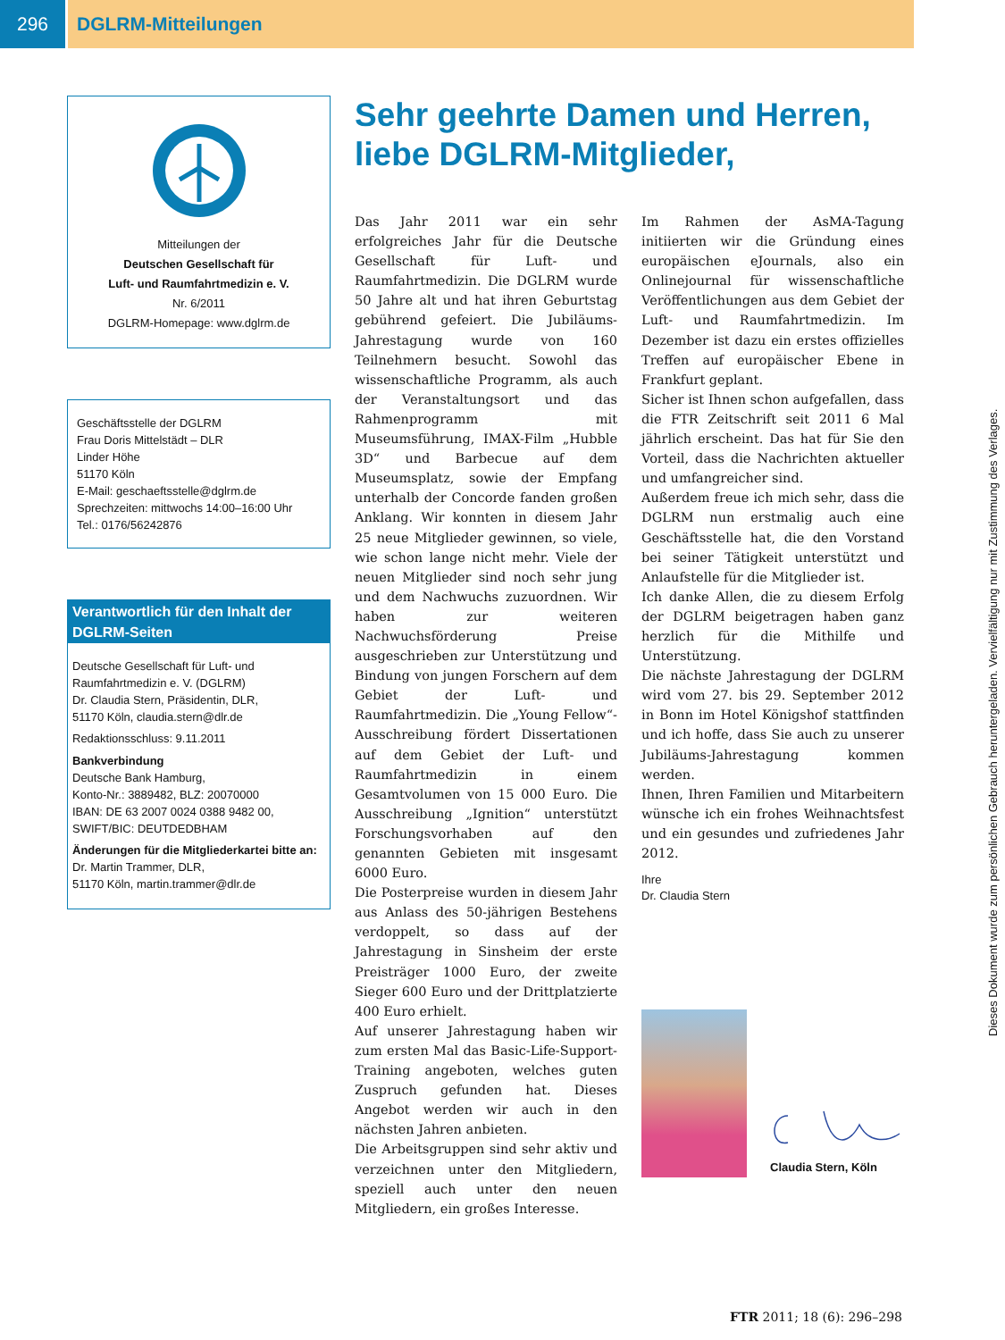296 DGLRM-Mitteilungen
Mitteilungen der
Deutschen Gesellschaft für
Luft- und Raumfahrtmedizin e. V.
Nr. 6/2011
DGLRM-Homepage: www.dglrm.de
Geschäftsstelle der DGLRM
Frau Doris Mittelstädt – DLR
Linder Höhe
51170 Köln
E-Mail: geschaeftsstelle@dglrm.de
Sprechzeiten: mittwochs 14:00–16:00 Uhr
Tel.: 0176/56242876
Verantwortlich für den Inhalt der DGLRM-Seiten
Deutsche Gesellschaft für Luft- und Raumfahrtmedizin e. V. (DGLRM)
Dr. Claudia Stern, Präsidentin, DLR,
51170 Köln, claudia.stern@dlr.de
Redaktionsschluss: 9.11.2011
Bankverbindung
Deutsche Bank Hamburg,
Konto-Nr.: 3889482, BLZ: 20070000
IBAN: DE 63 2007 0024 0388 9482 00,
SWIFT/BIC: DEUTDEDBHAM
Änderungen für die Mitgliederkartei bitte an:
Dr. Martin Trammer, DLR,
51170 Köln, martin.trammer@dlr.de
Sehr geehrte Damen und Herren,
liebe DGLRM-Mitglieder,
Das Jahr 2011 war ein sehr erfolgreiches Jahr für die Deutsche Gesellschaft für Luft- und Raumfahrtmedizin. Die DGLRM wurde 50 Jahre alt und hat ihren Geburtstag gebührend gefeiert. Die Jubiläums-Jahrestagung wurde von 160 Teilnehmern besucht. Sowohl das wissenschaftliche Programm, als auch der Veranstaltungsort und das Rahmenprogramm mit Museumsführung, IMAX-Film „Hubble 3D“ und Barbecue auf dem Museumsplatz, sowie der Empfang unterhalb der Concorde fanden großen Anklang. Wir konnten in diesem Jahr 25 neue Mitglieder gewinnen, so viele, wie schon lange nicht mehr. Viele der neuen Mitglieder sind noch sehr jung und dem Nachwuchs zuzuordnen. Wir haben zur weiteren Nachwuchsförderung Preise ausgeschrieben zur Unterstützung und Bindung von jungen Forschern auf dem Gebiet der Luft- und Raumfahrtmedizin. Die „Young Fellow“-Ausschreibung fördert Dissertationen auf dem Gebiet der Luft- und Raumfahrtmedizin in einem Gesamtvolumen von 15 000 Euro. Die Ausschreibung „Ignition“ unterstützt Forschungsvorhaben auf den genannten Gebieten mit insgesamt 6000 Euro.
Die Posterpreise wurden in diesem Jahr aus Anlass des 50-jährigen Bestehens verdoppelt, so dass auf der Jahrestagung in Sinsheim der erste Preisträger 1000 Euro, der zweite Sieger 600 Euro und der Drittplatzierte 400 Euro erhielt.
Auf unserer Jahrestagung haben wir zum ersten Mal das Basic-Life-Support-Training angeboten, welches guten Zuspruch gefunden hat. Dieses Angebot werden wir auch in den nächsten Jahren anbieten.
Die Arbeitsgruppen sind sehr aktiv und verzeichnen unter den Mitgliedern, speziell auch unter den neuen Mitgliedern, ein großes Interesse.
Im Rahmen der AsMA-Tagung initiierten wir die Gründung eines europäischen eJournals, also ein Onlinejournal für wissenschaftliche Veröffentlichungen aus dem Gebiet der Luft- und Raumfahrtmedizin. Im Dezember ist dazu ein erstes offizielles Treffen auf europäischer Ebene in Frankfurt geplant.
Sicher ist Ihnen schon aufgefallen, dass die FTR Zeitschrift seit 2011 6 Mal jährlich erscheint. Das hat für Sie den Vorteil, dass die Nachrichten aktueller und umfangreicher sind.
Außerdem freue ich mich sehr, dass die DGLRM nun erstmalig auch eine Geschäftsstelle hat, die den Vorstand bei seiner Tätigkeit unterstützt und Anlaufstelle für die Mitglieder ist.
Ich danke Allen, die zu diesem Erfolg der DGLRM beigetragen haben ganz herzlich für die Mithilfe und Unterstützung.
Die nächste Jahrestagung der DGLRM wird vom 27. bis 29. September 2012 in Bonn im Hotel Königshof stattfinden und ich hoffe, dass Sie auch zu unserer Jubiläums-Jahrestagung kommen werden.
Ihnen, Ihren Familien und Mitarbeitern wünsche ich ein frohes Weihnachtsfest und ein gesundes und zufriedenes Jahr 2012.
Ihre
Dr. Claudia Stern
Claudia Stern, Köln
Dieses Dokument wurde zum persönlichen Gebrauch heruntergeladen. Vervielfältigung nur mit Zustimmung des Verlages.
FTR 2011; 18 (6): 296–298